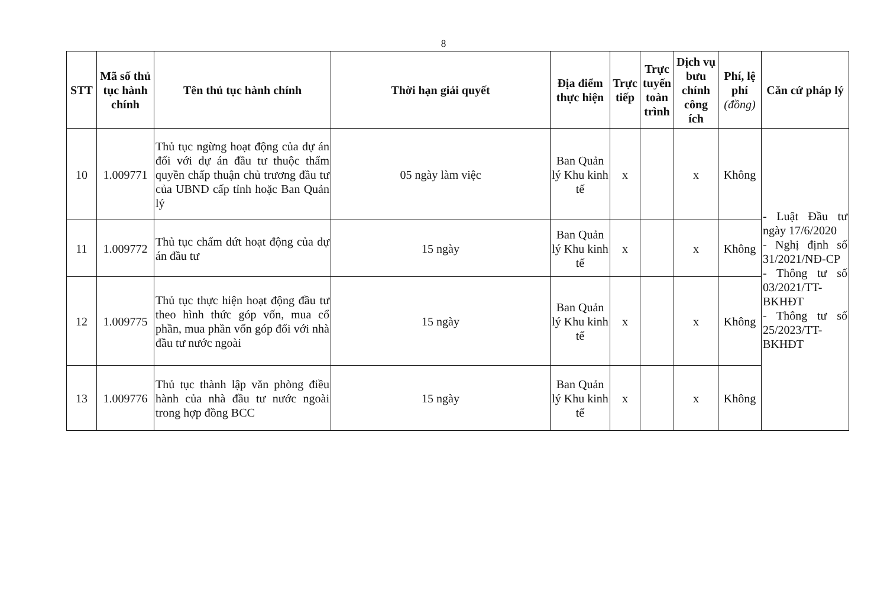8
| STT | Mã số thủ tục hành chính | Tên thủ tục hành chính | Thời hạn giải quyết | Địa điểm thực hiện | Trực tiếp | Trực tuyến toàn trình | Dịch vụ bưu chính công ích | Phí, lệ phí (đồng) | Căn cứ pháp lý |
| --- | --- | --- | --- | --- | --- | --- | --- | --- | --- |
| 10 | 1.009771 | Thủ tục ngừng hoạt động của dự án đối với dự án đầu tư thuộc thẩm quyền chấp thuận chủ trương đầu tư của UBND cấp tỉnh hoặc Ban Quản lý | 05 ngày làm việc | Ban Quản lý Khu kinh tế | x | | x | Không | - Luật Đầu tư ngày 17/6/2020 - Nghị định số 31/2021/NĐ-CP - Thông tư số 03/2021/TT-BKHĐT - Thông tư số 25/2023/TT-BKHĐT |
| 11 | 1.009772 | Thủ tục chấm dứt hoạt động của dự án đầu tư | 15 ngày | Ban Quản lý Khu kinh tế | x | | x | Không | |
| 12 | 1.009775 | Thủ tục thực hiện hoạt động đầu tư theo hình thức góp vốn, mua cổ phần, mua phần vốn góp đối với nhà đầu tư nước ngoài | 15 ngày | Ban Quản lý Khu kinh tế | x | | x | Không | |
| 13 | 1.009776 | Thủ tục thành lập văn phòng điều hành của nhà đầu tư nước ngoài trong hợp đồng BCC | 15 ngày | Ban Quản lý Khu kinh tế | x | | x | Không | |